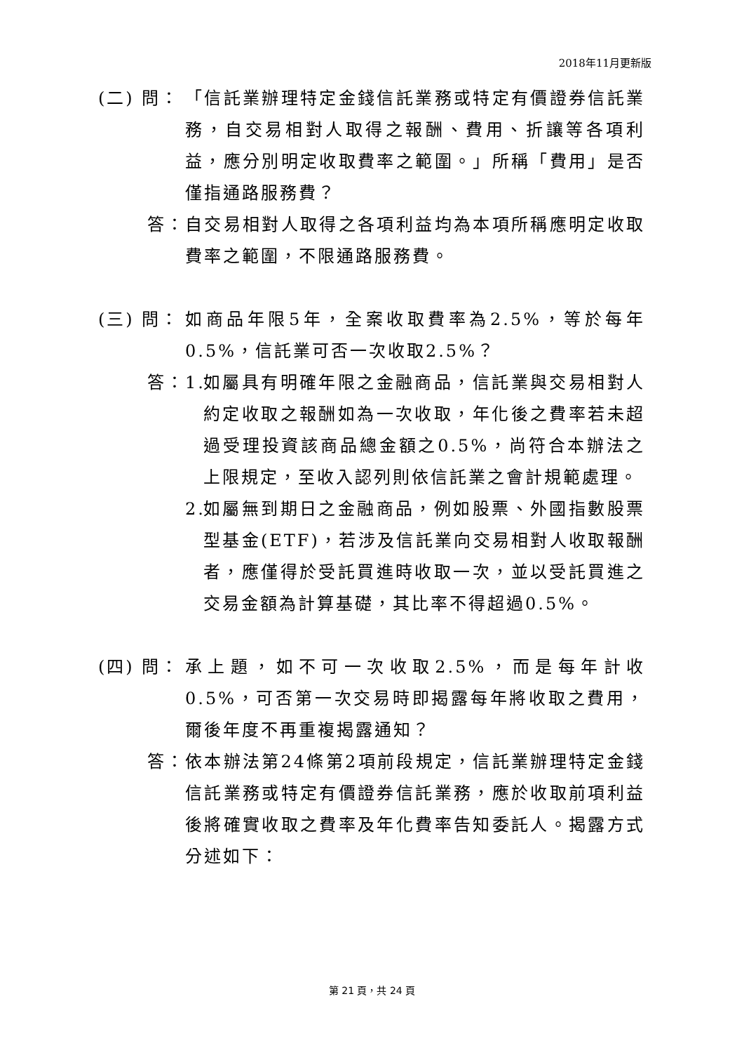2018年11月更新版
(二) 問： 「信託業辦理特定金錢信託業務或特定有價證券信託業務，自交易相對人取得之報酬、費用、折讓等各項利益，應分別明定收取費率之範圍。」所稱「費用」是否僅指通路服務費？
答： 自交易相對人取得之各項利益均為本項所稱應明定收取費率之範圍，不限通路服務費。
(三) 問： 如商品年限5年，全案收取費率為2.5%，等於每年0.5%，信託業可否一次收取2.5%？
答： 1.
如屬具有明確年限之金融商品，信託業與交易相對人約定收取之報酬如為一次收取，年化後之費率若未超過受理投資該商品總金額之0.5%，尚符合本辦法之上限規定，至收入認列則依信託業之會計規範處理。
2.
如屬無到期日之金融商品，例如股票、外國指數股票型基金(ETF)，若涉及信託業向交易相對人收取報酬者，應僅得於受託買進時收取一次，並以受託買進之交易金額為計算基礎，其比率不得超過0.5%。
(四) 問： 承上題，如不可一次收取2.5%，而是每年計收0.5%，可否第一次交易時即揭露每年將收取之費用，爾後年度不再重複揭露通知？
答： 依本辦法第24條第2項前段規定，信託業辦理特定金錢信託業務或特定有價證券信託業務，應於收取前項利益後將確實收取之費率及年化費率告知委託人。揭露方式分述如下：
第 21 頁，共 24 頁